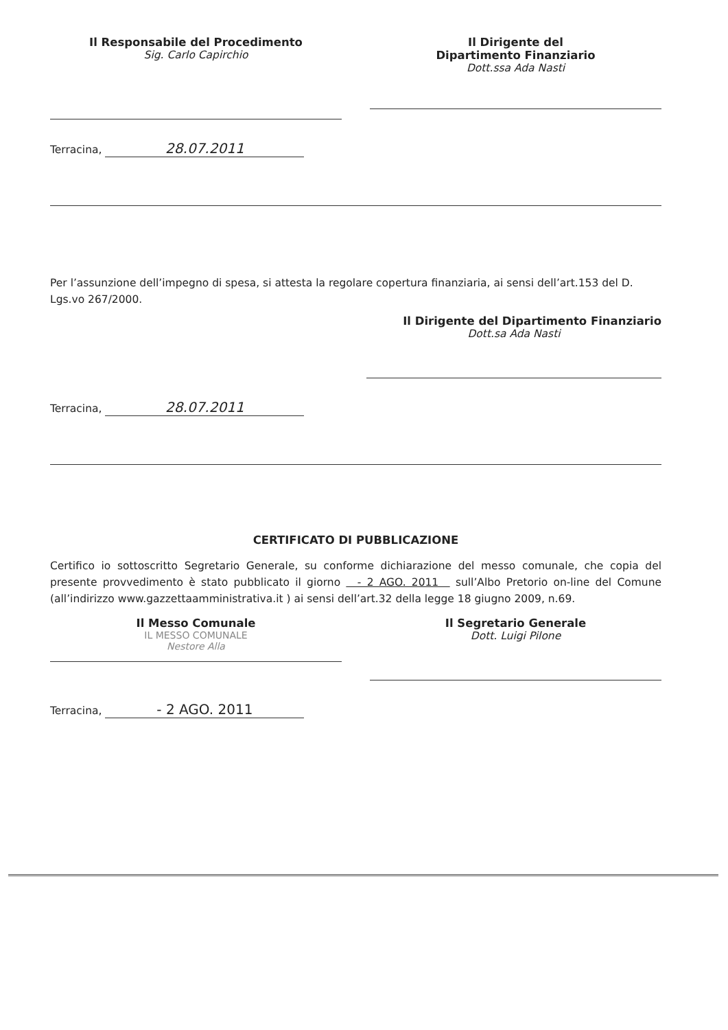Il Responsabile del Procedimento
Sig. Carlo Capirchio
Il Dirigente del
Dipartimento Finanziario
Dott.ssa Ada Nasti
Terracina, 28.07.2011
Per l’assunzione dell’impegno di spesa, si attesta la regolare copertura finanziaria, ai sensi dell’art.153 del D. Lgs.vo 267/2000.
Il Dirigente del Dipartimento Finanziario
Dott.sa Ada Nasti
Terracina, 28.07.2011
CERTIFICATO DI PUBBLICAZIONE
Certifico io sottoscritto Segretario Generale, su conforme dichiarazione del messo comunale, che copia del presente provvedimento è stato pubblicato il giorno - 2 AGO. 2011 sull’Albo Pretorio on-line del Comune (all’indirizzo www.gazzettaamministrativa.it ) ai sensi dell’art.32 della legge 18 giugno 2009, n.69.
Il Messo Comunale
IL MESSO COMUNALE
Nestore Alla
Il Segretario Generale
Dott. Luigi Pilone
Terracina, - 2 AGO. 2011